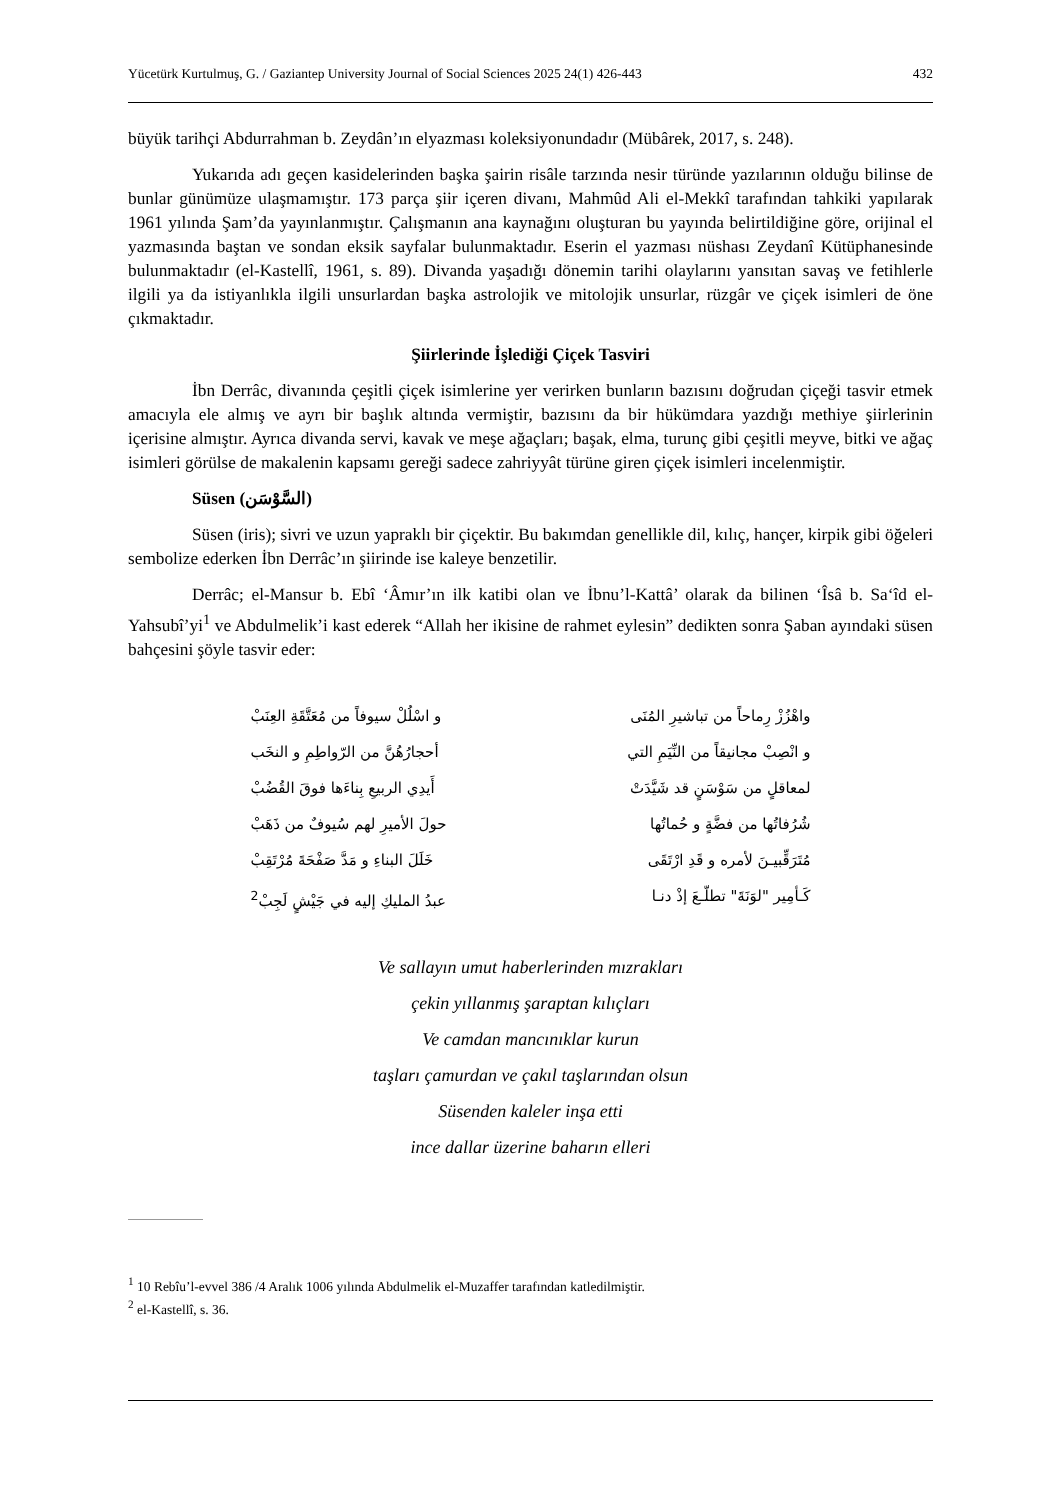Yücetürk Kurtulmuş, G. / Gaziantep University Journal of Social Sciences 2025 24(1) 426-443 432
büyük tarihçi Abdurrahman b. Zeydân’ın elyazması koleksiyonundadır (Mübârek, 2017, s. 248).
Yukarıda adı geçen kasidelerinden başka şairin risâle tarzında nesir türünde yazılarının olduğu bilinse de bunlar günümüze ulaşmamıştır. 173 parça şiir içeren divanı, Mahmûd Ali el-Mekkî tarafından tahkiki yapılarak 1961 yılında Şam’da yayınlanmıştır. Çalışmanın ana kaynağını oluşturan bu yayında belirtildiğine göre, orijinal el yazmasında baştan ve sondan eksik sayfalar bulunmaktadır. Eserin el yazması nüshası Zeydanî Kütüphanesinde bulunmaktadır (el-Kastellî, 1961, s. 89). Divanda yaşadığı dönemin tarihi olaylarını yansıtan savaş ve fetihlerle ilgili ya da istiyanlıkla ilgili unsurlardan başka astrolojik ve mitolojik unsurlar, rüzgâr ve çiçek isimleri de öne çıkmaktadır.
Şiirlerinde İşlediği Çiçek Tasviri
İbn Derrâc, divanında çeşitli çiçek isimlerine yer verirken bunların bazısını doğrudan çiçeği tasvir etmek amacıyla ele almış ve ayrı bir başlık altında vermiştir, bazısını da bir hükümdara yazdığı methiye şiirlerinin içerisine almıştır. Ayrıca divanda servi, kavak ve meşe ağaçları; başak, elma, turunç gibi çeşitli meyve, bitki ve ağaç isimleri görülse de makalenin kapsamı gereği sadece zahriyyât türüne giren çiçek isimleri incelenmiştir.
Süsen (السَّوْسَن)
Süsen (iris); sivri ve uzun yapraklı bir çiçektir. Bu bakımdan genellikle dil, kılıç, hançer, kirpik gibi öğeleri sembolize ederken İbn Derrâc’ın şiirinde ise kaleye benzetilir.
Derrâc; el-Mansur b. Ebî ‘Âmır’ın ilk katibi olan ve İbnu’l-Kattâ’ olarak da bilinen ‘Îsâ b. Sa‘îd el-Yahsubî’yi<sup>1</sup> ve Abdulmelik’i kast ederek “Allah her ikisine de rahmet eylesin” dedikten sonra Şaban ayındaki süsen bahçesini şöyle tasvir eder:
واهْزُزْ رِماحاً من تباشيرِ المُنَى و اسْلُلْ سيوفاً من مُعَتَّقَةِ العِنَبْ
و انْصِبْ مجانيقاً من النِّيَمِ التي أحجارُهُنَّ من الرّواطِمِ و النخَب
لمعاقلٍ من سَوْسَنٍ قد شَيَّدَتْ أَيدِي الربيعِ بِناءَها فوقَ القُضُبْ
شُرُفاتُها من فضَّةٍ و حُماتُها حولَ الأميرِ لهم سُيوفٌ من ذَهَبْ
مُتَرَقِّبيـنَ لأمره و قَدِ ارْتَقَى خَلَلَ البناءِ و مَدَّ صَفْحَةَ مُرْتَقِبْ
كَـأمِير "لوَنَةَ" تطلّـعَ إذْ دنـا عبدُ المليكِ إليه في جَيْشٍ لَجِبْ<sup>2</sup>
Ve sallayın umut haberlerinden mızrakları
çekin yıllanmış şaraptan kılıçları
Ve camdan mancınıklar kurun
taşları çamurdan ve çakıl taşlarından olsun
Süsenden kaleler inşa etti
ince dallar üzerine baharın elleri
<sup>1</sup> 10 Rebîu’l-evvel 386 /4 Aralık 1006 yılında Abdulmelik el-Muzaffer tarafından katledilmiştir.
<sup>2</sup> el-Kastellî, s. 36.